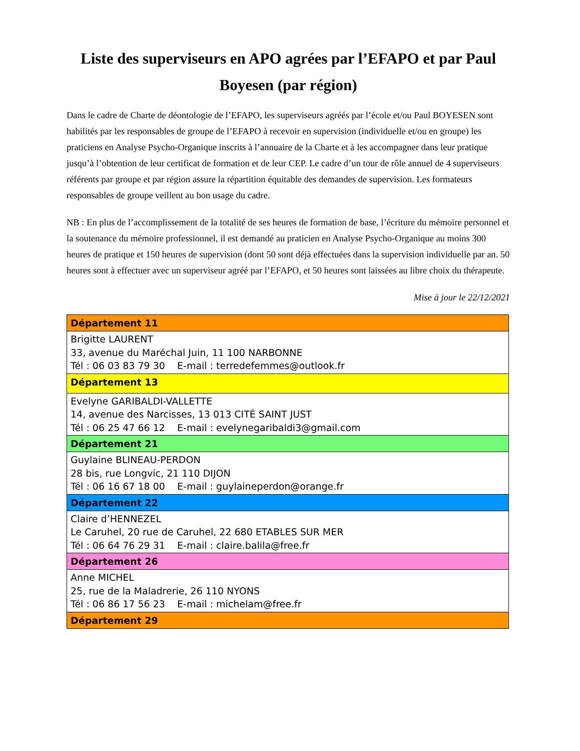Liste des superviseurs en APO agrées par l’EFAPO et par Paul Boyesen (par région)
Dans le cadre de Charte de déontologie de l’EFAPO, les superviseurs agréés par l’école et/ou Paul BOYESEN sont habilités par les responsables de groupe de l’EFAPO à recevoir en supervision (individuelle et/ou en groupe) les praticiens en Analyse Psycho-Organique inscrits à l’annuaire de la Charte et à les accompagner dans leur pratique jusqu’à l’obtention de leur certificat de formation et de leur CEP. Le cadre d’un tour de rôle annuel de 4 superviseurs référents par groupe et par région assure la répartition équitable des demandes de supervision. Les formateurs responsables de groupe veillent au bon usage du cadre.
NB : En plus de l’accomplissement de la totalité de ses heures de formation de base, l’écriture du mémoire personnel et la soutenance du mémoire professionnel, il est demandé au praticien en Analyse Psycho-Organique au moins 300 heures de pratique et 150 heures de supervision (dont 50 sont déjà effectuées dans la supervision individuelle par an. 50 heures sont à effectuer avec un superviseur agréé par l’EFAPO, et 50 heures sont laissées au libre choix du thérapeute.
Mise à jour le 22/12/2021
| Département 11 |
| --- |
| Brigitte LAURENT 33, avenue du Maréchal Juin, 11 100 NARBONNE Tél : 06 03 83 79 30 E-mail : terredefemmes@outlook.fr |
| Département 13 |
| Evelyne GARIBALDI-VALLETTE 14, avenue des Narcisses, 13 013 CITÉ SAINT JUST Tél : 06 25 47 66 12 E-mail : evelynegaribaldi3@gmail.com |
| Département 21 |
| Guylaine BLINEAU-PERDON 28 bis, rue Longvic, 21 110 DIJON Tél : 06 16 67 18 00 E-mail : guylaineperdon@orange.fr |
| Département 22 |
| Claire d’HENNEZEL Le Caruhel, 20 rue de Caruhel, 22 680 ETABLES SUR MER Tél : 06 64 76 29 31 E-mail : claire.balila@free.fr |
| Département 26 |
| Anne MICHEL 25, rue de la Maladrerie, 26 110 NYONS Tél : 06 86 17 56 23 E-mail : michelam@free.fr |
| Département 29 |